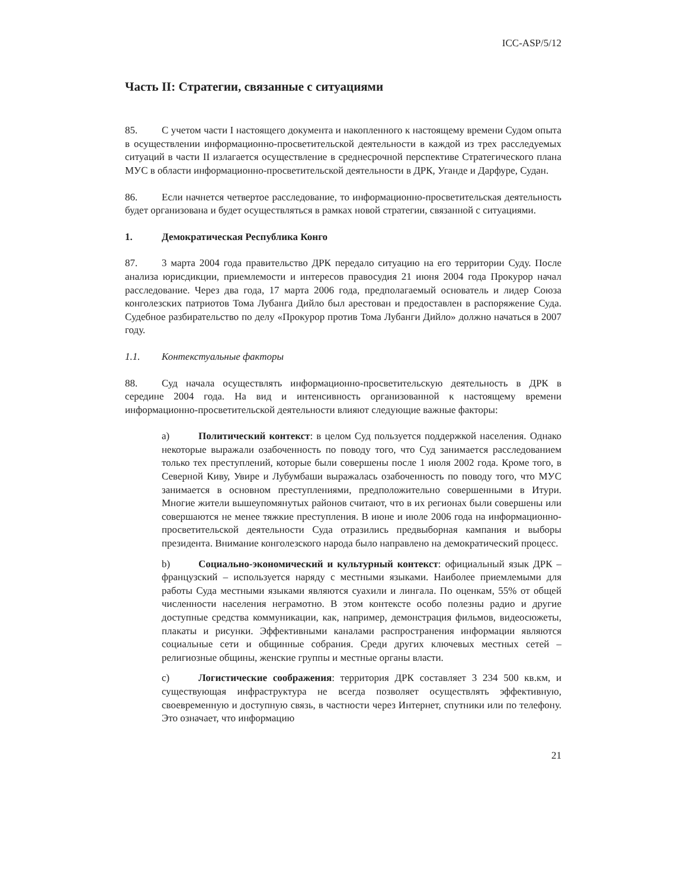ICC-ASP/5/12
Часть II: Стратегии, связанные с ситуациями
85. С учетом части I настоящего документа и накопленного к настоящему времени Судом опыта в осуществлении информационно-просветительской деятельности в каждой из трех расследуемых ситуаций в части II излагается осуществление в среднесрочной перспективе Стратегического плана МУС в области информационно-просветительской деятельности в ДРК, Уганде и Дарфуре, Судан.
86. Если начнется четвертое расследование, то информационно-просветительская деятельность будет организована и будет осуществляться в рамках новой стратегии, связанной с ситуациями.
1. Демократическая Республика Конго
87. 3 марта 2004 года правительство ДРК передало ситуацию на его территории Суду. После анализа юрисдикции, приемлемости и интересов правосудия 21 июня 2004 года Прокурор начал расследование. Через два года, 17 марта 2006 года, предполагаемый основатель и лидер Союза конголезских патриотов Тома Лубанга Дийло был арестован и предоставлен в распоряжение Суда. Судебное разбирательство по делу «Прокурор против Тома Лубанги Дийло» должно начаться в 2007 году.
1.1. Контекстуальные факторы
88. Суд начала осуществлять информационно-просветительскую деятельность в ДРК в середине 2004 года. На вид и интенсивность организованной к настоящему времени информационно-просветительской деятельности влияют следующие важные факторы:
a) Политический контекст: в целом Суд пользуется поддержкой населения. Однако некоторые выражали озабоченность по поводу того, что Суд занимается расследованием только тех преступлений, которые были совершены после 1 июля 2002 года. Кроме того, в Северной Киву, Увире и Лубумбаши выражалась озабоченность по поводу того, что МУС занимается в основном преступлениями, предположительно совершенными в Итури. Многие жители вышеупомянутых районов считают, что в их регионах были совершены или совершаются не менее тяжкие преступления. В июне и июле 2006 года на информационно-просветительской деятельности Суда отразились предвыборная кампания и выборы президента. Внимание конголезского народа было направлено на демократический процесс.
b) Социально-экономический и культурный контекст: официальный язык ДРК – французский – используется наряду с местными языками. Наиболее приемлемыми для работы Суда местными языками являются суахили и лингала. По оценкам, 55% от общей численности населения неграмотно. В этом контексте особо полезны радио и другие доступные средства коммуникации, как, например, демонстрация фильмов, видеосюжеты, плакаты и рисунки. Эффективными каналами распространения информации являются социальные сети и общинные собрания. Среди других ключевых местных сетей – религиозные общины, женские группы и местные органы власти.
c) Логистические соображения: территория ДРК составляет 3 234 500 кв.км, и существующая инфраструктура не всегда позволяет осуществлять эффективную, своевременную и доступную связь, в частности через Интернет, спутники или по телефону. Это означает, что информацию
21